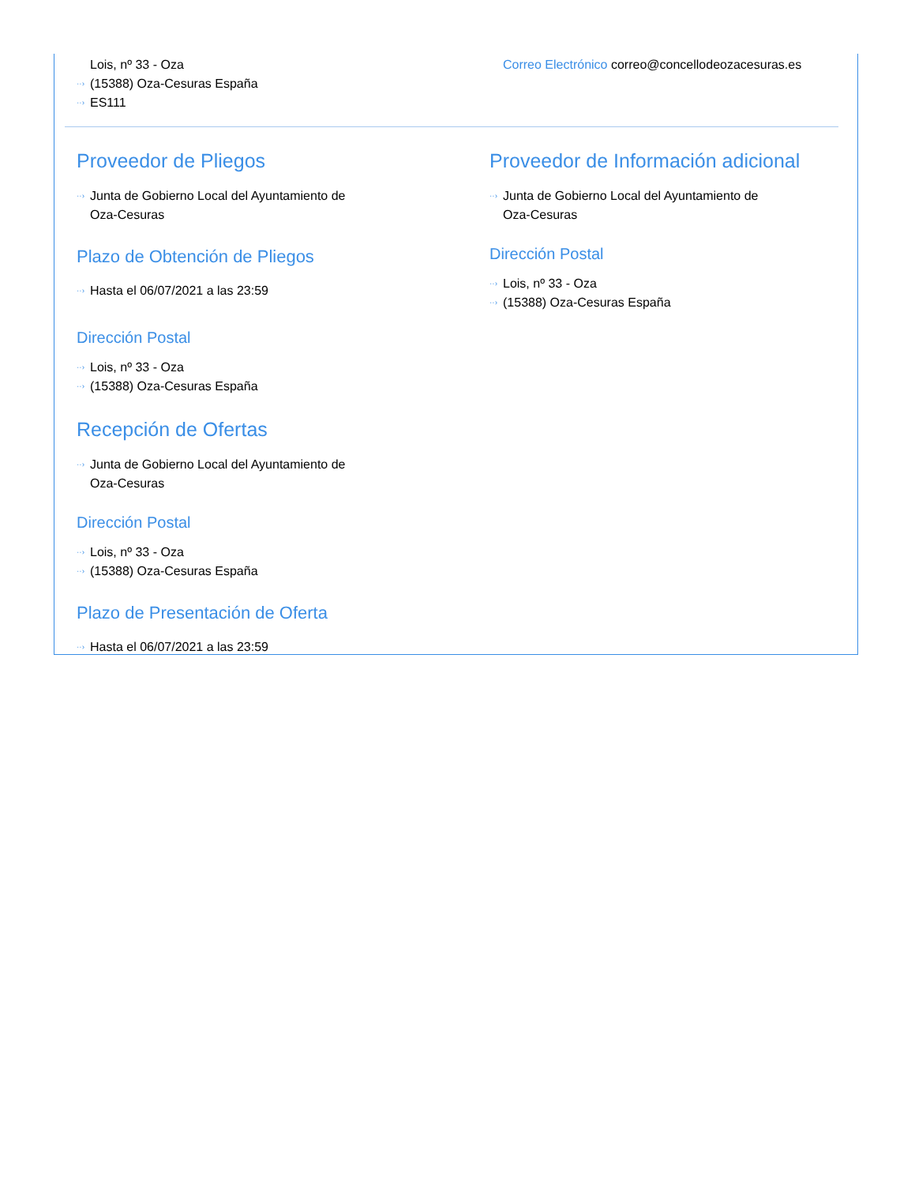Lois, nº 33 - Oza
(15388) Oza-Cesuras España
ES111
Correo Electrónico correo@concellodeozacesuras.es
Proveedor de Pliegos
Junta de Gobierno Local del Ayuntamiento de
Oza-Cesuras
Plazo de Obtención de Pliegos
Hasta el 06/07/2021 a las 23:59
Dirección Postal
Lois, nº 33 - Oza
(15388) Oza-Cesuras España
Recepción de Ofertas
Junta de Gobierno Local del Ayuntamiento de
Oza-Cesuras
Dirección Postal
Lois, nº 33 - Oza
(15388) Oza-Cesuras España
Plazo de Presentación de Oferta
Hasta el 06/07/2021 a las 23:59
Proveedor de Información adicional
Junta de Gobierno Local del Ayuntamiento de
Oza-Cesuras
Dirección Postal
Lois, nº 33 - Oza
(15388) Oza-Cesuras España